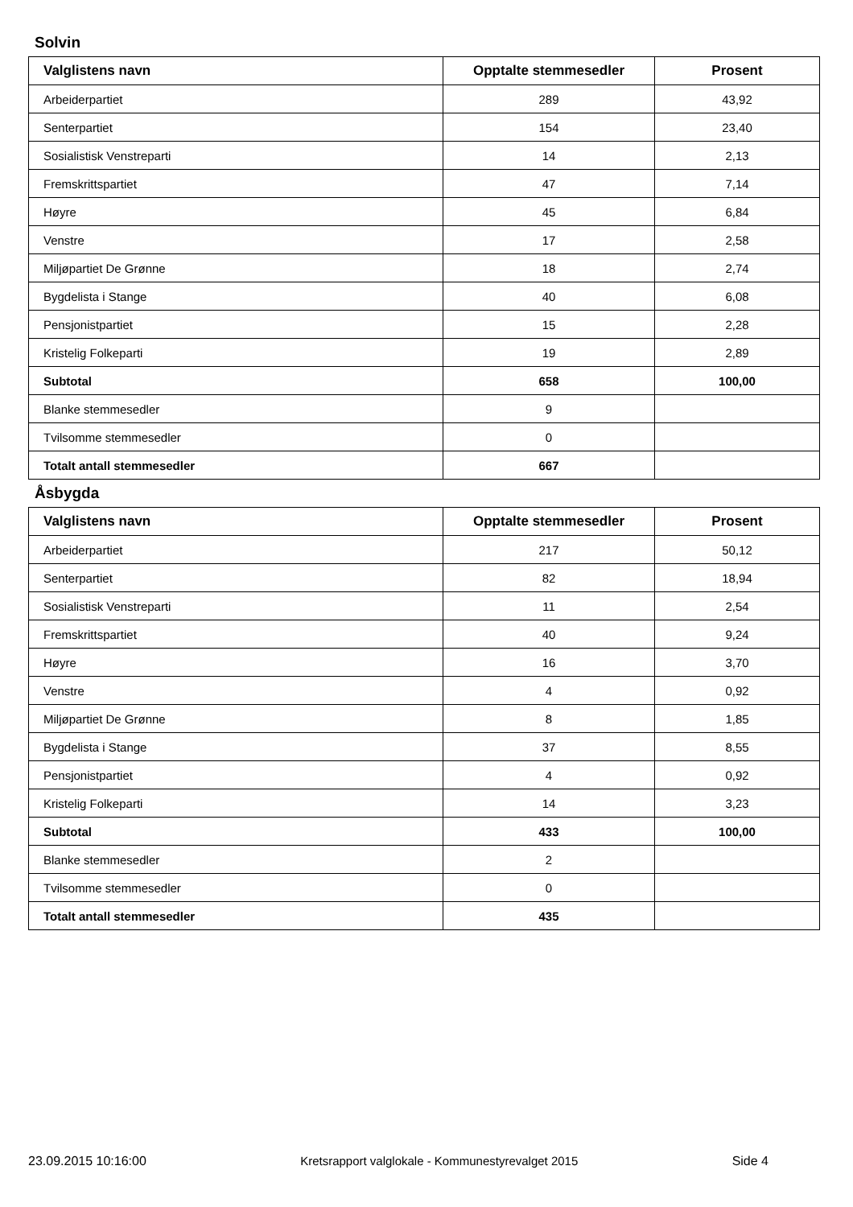Solvin
| Valglistens navn | Opptalte stemmesedler | Prosent |
| --- | --- | --- |
| Arbeiderpartiet | 289 | 43,92 |
| Senterpartiet | 154 | 23,40 |
| Sosialistisk Venstreparti | 14 | 2,13 |
| Fremskrittspartiet | 47 | 7,14 |
| Høyre | 45 | 6,84 |
| Venstre | 17 | 2,58 |
| Miljøpartiet De Grønne | 18 | 2,74 |
| Bygdelista i Stange | 40 | 6,08 |
| Pensjonistpartiet | 15 | 2,28 |
| Kristelig Folkeparti | 19 | 2,89 |
| Subtotal | 658 | 100,00 |
| Blanke stemmesedler | 9 | |
| Tvilsomme stemmesedler | 0 | |
| Totalt antall stemmesedler | 667 | |
Åsbygda
| Valglistens navn | Opptalte stemmesedler | Prosent |
| --- | --- | --- |
| Arbeiderpartiet | 217 | 50,12 |
| Senterpartiet | 82 | 18,94 |
| Sosialistisk Venstreparti | 11 | 2,54 |
| Fremskrittspartiet | 40 | 9,24 |
| Høyre | 16 | 3,70 |
| Venstre | 4 | 0,92 |
| Miljøpartiet De Grønne | 8 | 1,85 |
| Bygdelista i Stange | 37 | 8,55 |
| Pensjonistpartiet | 4 | 0,92 |
| Kristelig Folkeparti | 14 | 3,23 |
| Subtotal | 433 | 100,00 |
| Blanke stemmesedler | 2 | |
| Tvilsomme stemmesedler | 0 | |
| Totalt antall stemmesedler | 435 | |
23.09.2015 10:16:00 Kretsrapport valglokale - Kommunestyrevalget 2015 Side 4